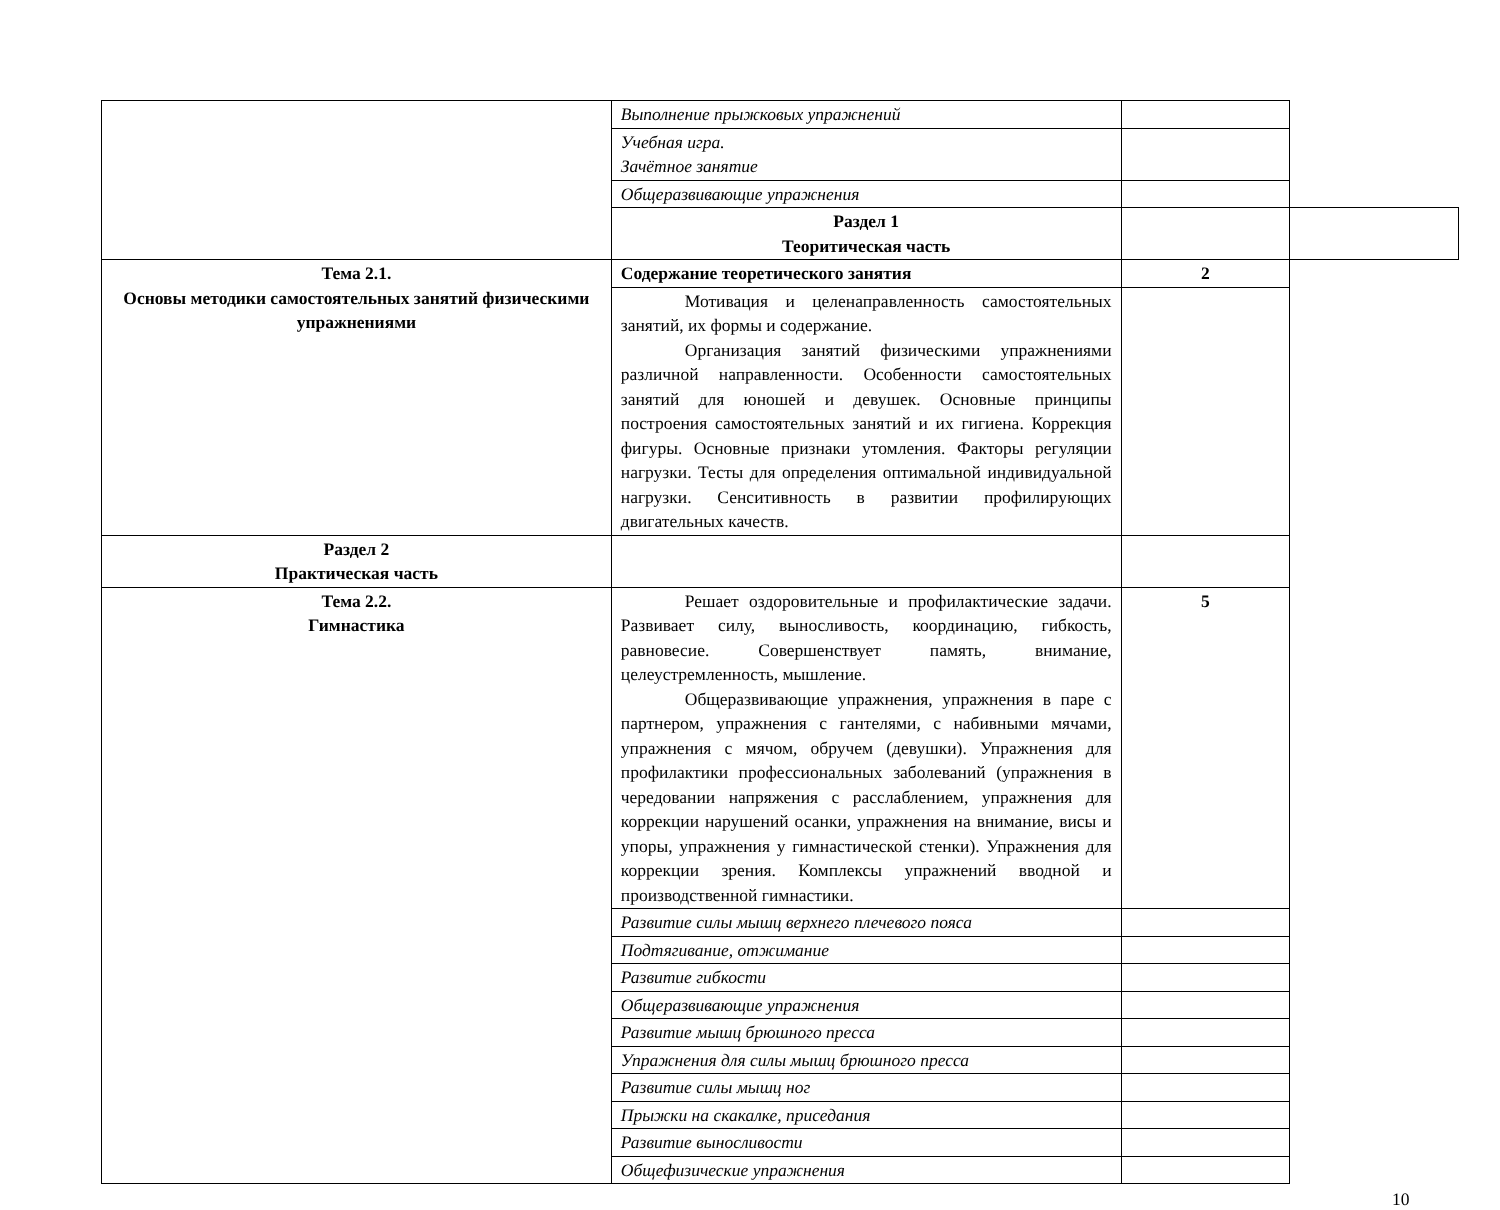| | Выполнение прыжковых упражнений | | |
| | Учебная игра. Зачётное занятие | | |
| | Общеразвивающие упражнения | | |
| | Раздел 1 Теоритическая часть | | |
| Тема 2.1. Основы методики самостоятельных занятий физическими упражнениями | Содержание теоретического занятия | 2 | |
| | Мотивация и целенаправленность самостоятельных занятий, их формы и содержание. Организация занятий физическими упражнениями различной направленности. Особенности самостоятельных занятий для юношей и девушек. Основные принципы построения самостоятельных занятий и их гигиена. Коррекция фигуры. Основные признаки утомления. Факторы регуляции нагрузки. Тесты для определения оптимальной индивидуальной нагрузки. Сенситивность в развитии профилирующих двигательных качеств. | | |
| Раздел 2 Практическая часть | | | |
| Тема 2.2. Гимнастика | Решает оздоровительные и профилактические задачи. Развивает силу, выносливость, координацию, гибкость, равновесие. Совершенствует память, внимание, целеустремленность, мышление. Общеразвивающие упражнения, упражнения в паре с партнером, упражнения с гантелями, с набивными мячами, упражнения с мячом, обручем (девушки). Упражнения для профилактики профессиональных заболеваний (упражнения в чередовании напряжения с расслаблением, упражнения для коррекции нарушений осанки, упражнения на внимание, висы и упоры, упражнения у гимнастической стенки). Упражнения для коррекции зрения. Комплексы упражнений вводной и производственной гимнастики. | 5 | |
| | Развитие силы мышц верхнего плечевого пояса | | |
| | Подтягивание, отжимание | | |
| | Развитие гибкости | | |
| | Общеразвивающие упражнения | | |
| | Развитие мышц брюшного пресса | | |
| | Упражнения для силы мышц брюшного пресса | | |
| | Развитие силы мышц ног | | |
| | Прыжки на скакалке, приседания | | |
| | Развитие выносливости | | |
| | Общефизические упражнения | | |
10